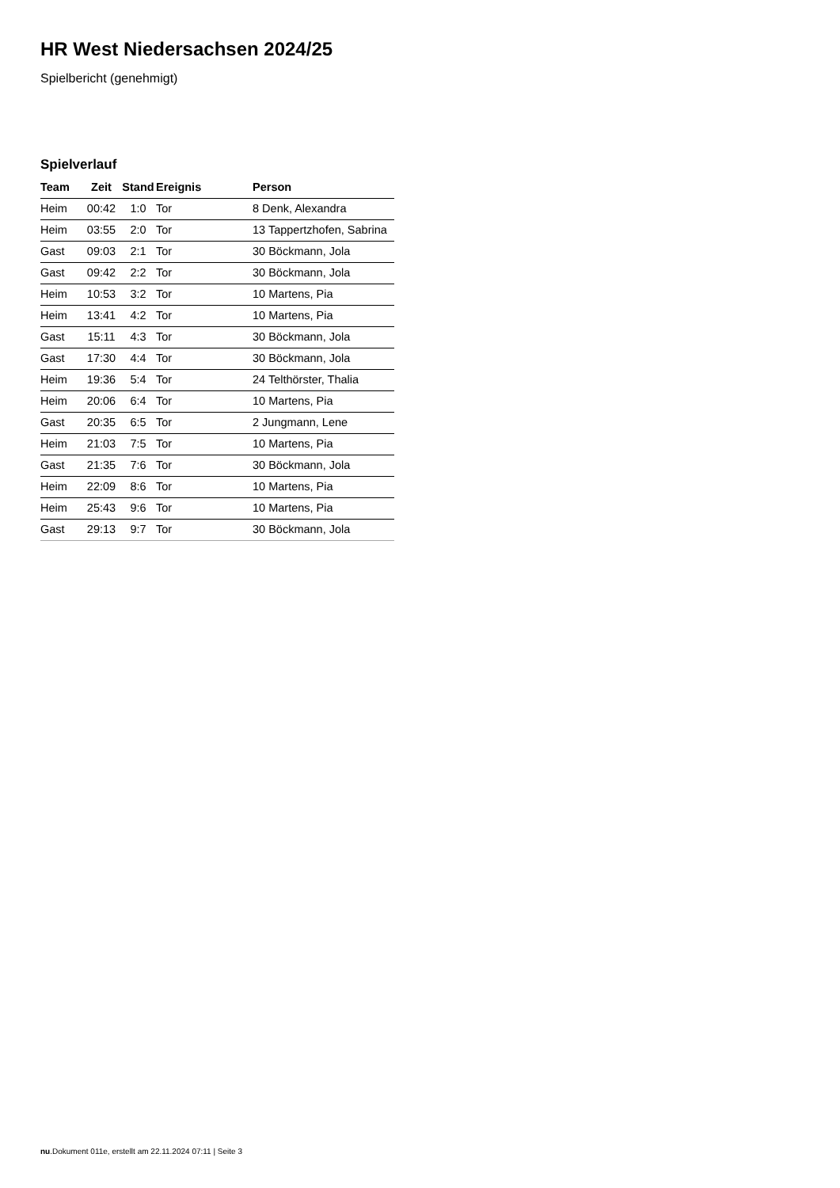HR West Niedersachsen 2024/25
Spielbericht (genehmigt)
Spielverlauf
| Team | Zeit | Stand | Ereignis | Person |
| --- | --- | --- | --- | --- |
| Heim | 00:42 | 1:0 | Tor | 8 Denk, Alexandra |
| Heim | 03:55 | 2:0 | Tor | 13 Tappertzhofen, Sabrina |
| Gast | 09:03 | 2:1 | Tor | 30 Böckmann, Jola |
| Gast | 09:42 | 2:2 | Tor | 30 Böckmann, Jola |
| Heim | 10:53 | 3:2 | Tor | 10 Martens, Pia |
| Heim | 13:41 | 4:2 | Tor | 10 Martens, Pia |
| Gast | 15:11 | 4:3 | Tor | 30 Böckmann, Jola |
| Gast | 17:30 | 4:4 | Tor | 30 Böckmann, Jola |
| Heim | 19:36 | 5:4 | Tor | 24 Telthörster, Thalia |
| Heim | 20:06 | 6:4 | Tor | 10 Martens, Pia |
| Gast | 20:35 | 6:5 | Tor | 2 Jungmann, Lene |
| Heim | 21:03 | 7:5 | Tor | 10 Martens, Pia |
| Gast | 21:35 | 7:6 | Tor | 30 Böckmann, Jola |
| Heim | 22:09 | 8:6 | Tor | 10 Martens, Pia |
| Heim | 25:43 | 9:6 | Tor | 10 Martens, Pia |
| Gast | 29:13 | 9:7 | Tor | 30 Böckmann, Jola |
nu.Dokument 011e, erstellt am 22.11.2024 07:11 | Seite 3